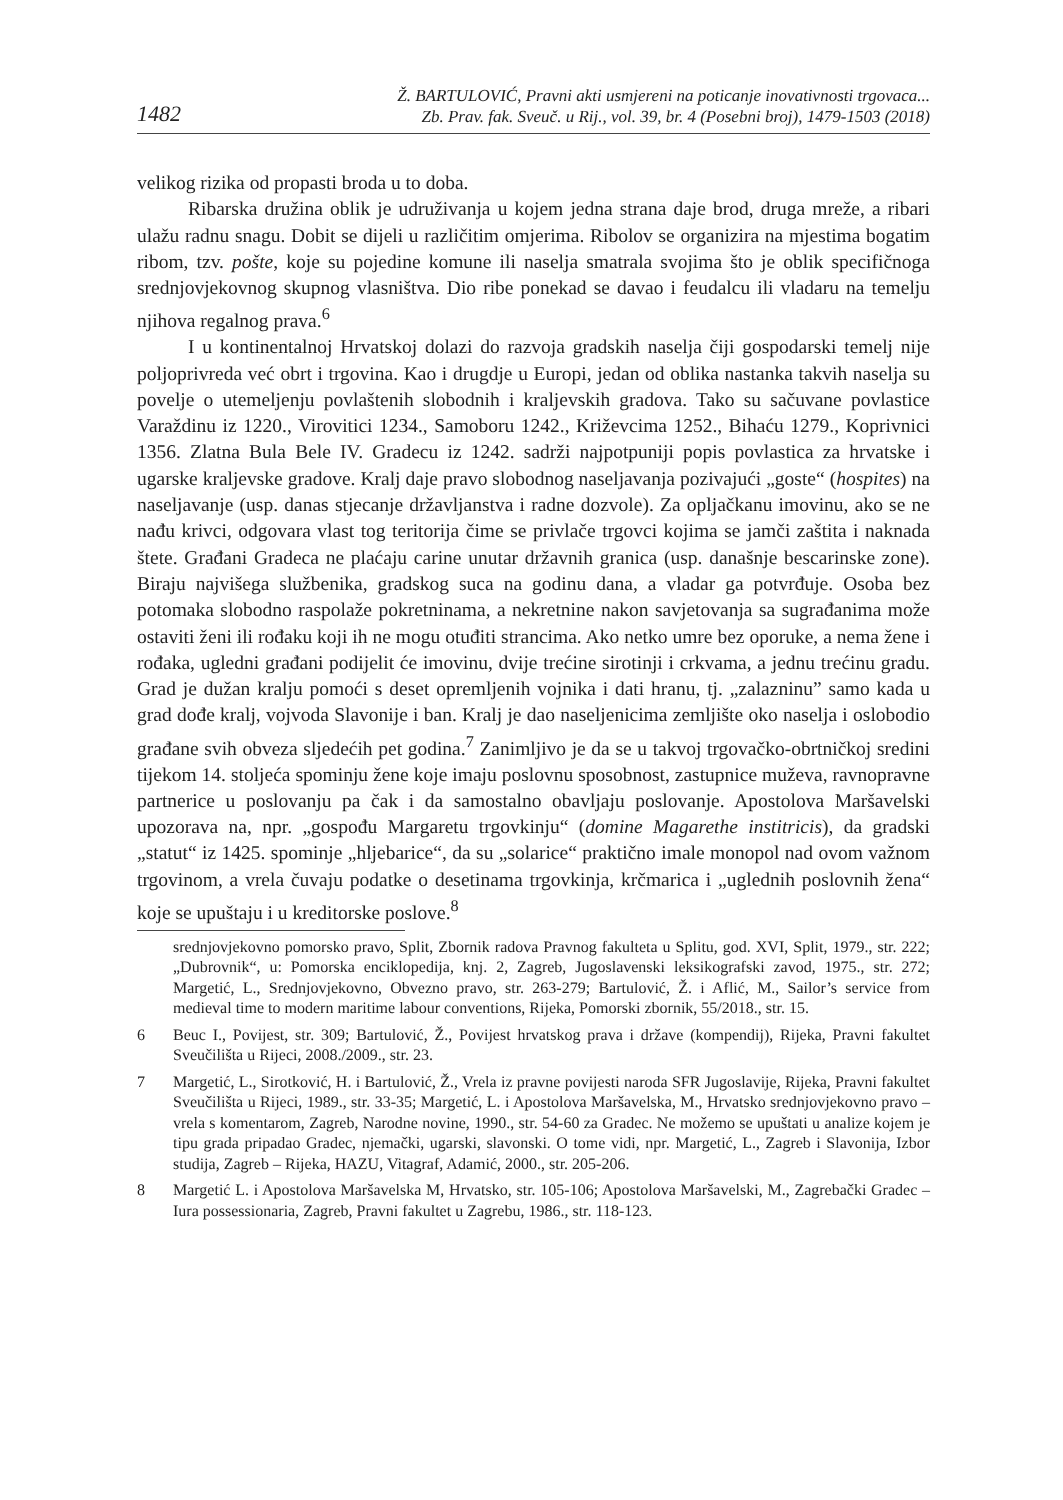1482
Ž. BARTULOVIĆ, Pravni akti usmjereni na poticanje inovativnosti trgovaca...
Zb. Prav. fak. Sveuč. u Rij., vol. 39, br. 4 (Posebni broj), 1479-1503 (2018)
velikog rizika od propasti broda u to doba.
Ribarska družina oblik je udruživanja u kojem jedna strana daje brod, druga mreže, a ribari ulažu radnu snagu. Dobit se dijeli u različitim omjerima. Ribolov se organizira na mjestima bogatim ribom, tzv. pošte, koje su pojedine komune ili naselja smatrala svojima što je oblik specifičnoga srednjovjekovnog skupnog vlasništva. Dio ribe ponekad se davao i feudalcu ili vladaru na temelju njihova regalnog prava.<sup>6</sup>
I u kontinentalnoj Hrvatskoj dolazi do razvoja gradskih naselja čiji gospodarski temelj nije poljoprivreda već obrt i trgovina. Kao i drugdje u Europi, jedan od oblika nastanka takvih naselja su povelje o utemeljenju povlaštenih slobodnih i kraljevskih gradova. Tako su sačuvane povlastice Varaždinu iz 1220., Virovitici 1234., Samoboru 1242., Križevcima 1252., Bihaću 1279., Koprivnici 1356. Zlatna Bula Bele IV. Gradecu iz 1242. sadrži najpotpuniji popis povlastica za hrvatske i ugarske kraljevske gradove. Kralj daje pravo slobodnog naseljavanja pozivajući „goste“ (hospites) na naseljavanje (usp. danas stjecanje državljanstva i radne dozvole). Za opljačkanu imovinu, ako se ne nađu krivci, odgovara vlast tog teritorija čime se privlače trgovci kojima se jamči zaštita i naknada štete. Građani Gradeca ne plaćaju carine unutar državnih granica (usp. današnje bescarinske zone). Biraju najvišega službenika, gradskog suca na godinu dana, a vladar ga potvrđuje. Osoba bez potomaka slobodno raspolaže pokretninama, a nekretnine nakon savjetovanja sa sugrađanima može ostaviti ženi ili rođaku koji ih ne mogu otuđiti strancima. Ako netko umre bez oporuke, a nema žene i rođaka, ugledni građani podijelit će imovinu, dvije trećine sirotinji i crkvama, a jednu trećinu gradu. Grad je dužan kralju pomoći s deset opremljenih vojnika i dati hranu, tj. „zalazninu” samo kada u grad dođe kralj, vojvoda Slavonije i ban. Kralj je dao naseljenicima zemljište oko naselja i oslobodio građane svih obveza sljedećih pet godina.<sup>7</sup> Zanimljivo je da se u takvoj trgovačko-obrtničkoj sredini tijekom 14. stoljeća spominju žene koje imaju poslovnu sposobnost, zastupnice muževa, ravnopravne partnerice u poslovanju pa čak i da samostalno obavljaju poslovanje. Apostolova Maršavelski upozorava na, npr. „gospođu Margaretu trgovkinju“ (domine Magarethe institricis), da gradski „statut“ iz 1425. spominje „hljebarice“, da su „solarice“ praktično imale monopol nad ovom važnom trgovinom, a vrela čuvaju podatke o desetinama trgovkinja, krčmarica i „uglednih poslovnih žena“ koje se upuštaju i u kreditorske poslove.<sup>8</sup>
srednjovjekovno pomorsko pravo, Split, Zbornik radova Pravnog fakulteta u Splitu, god. XVI, Split, 1979., str. 222; „Dubrovnik“, u: Pomorska enciklopedija, knj. 2, Zagreb, Jugoslavenski leksikografski zavod, 1975., str. 272; Margetić, L., Srednjovjekovno, Obvezno pravo, str. 263-279; Bartulović, Ž. i Aflić, M., Sailor’s service from medieval time to modern maritime labour conventions, Rijeka, Pomorski zbornik, 55/2018., str. 15.
6 Beuc I., Povijest, str. 309; Bartulović, Ž., Povijest hrvatskog prava i države (kompendij), Rijeka, Pravni fakultet Sveučilišta u Rijeci, 2008./2009., str. 23.
7 Margetić, L., Sirotković, H. i Bartulović, Ž., Vrela iz pravne povijesti naroda SFR Jugoslavije, Rijeka, Pravni fakultet Sveučilišta u Rijeci, 1989., str. 33-35; Margetić, L. i Apostolova Maršavelska, M., Hrvatsko srednjovjekovno pravo – vrela s komentarom, Zagreb, Narodne novine, 1990., str. 54-60 za Gradec. Ne možemo se upuštati u analize kojem je tipu grada pripadao Gradec, njemački, ugarski, slavonski. O tome vidi, npr. Margetić, L., Zagreb i Slavonija, Izbor studija, Zagreb – Rijeka, HAZU, Vitagraf, Adamić, 2000., str. 205-206.
8 Margetić L. i Apostolova Maršavelska M, Hrvatsko, str. 105-106; Apostolova Maršavelski, M., Zagrebački Gradec – Iura possessionaria, Zagreb, Pravni fakultet u Zagrebu, 1986., str. 118-123.